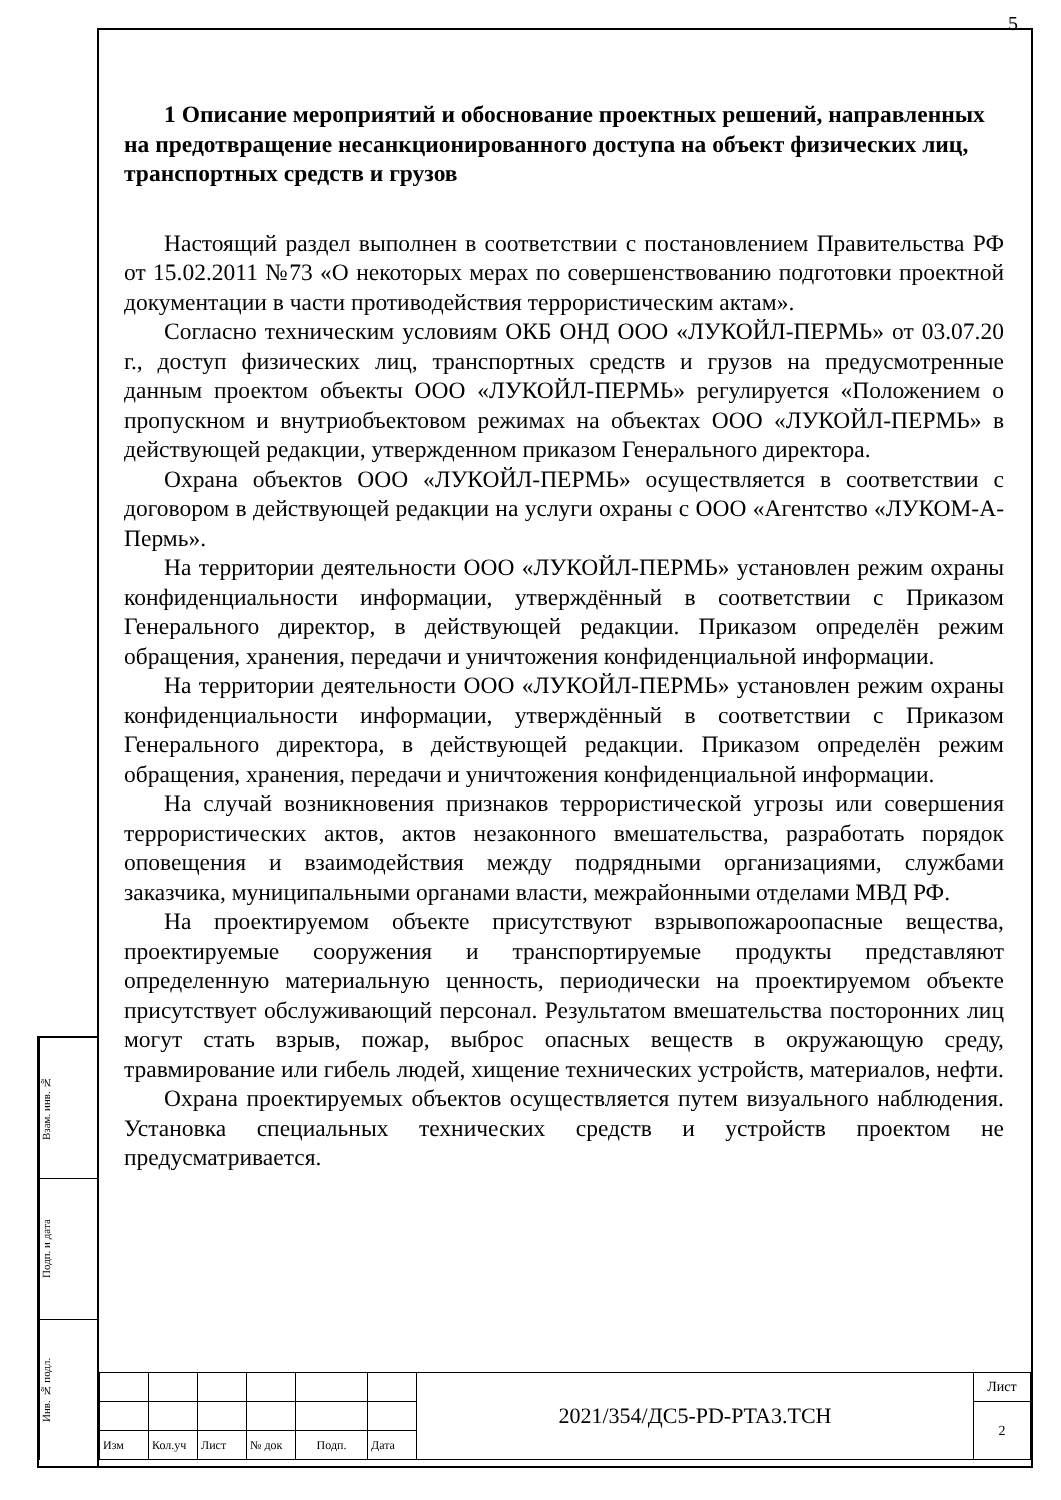Взам. инв. №
Подп. и дата
Инв. № подл.
5
1 Описание мероприятий и обоснование проектных решений, направленных на предотвращение несанкционированного доступа на объект физических лиц, транспортных средств и грузов
Настоящий раздел выполнен в соответствии с постановлением Правительства РФ от 15.02.2011 №73 «О некоторых мерах по совершенствованию подготовки проектной документации в части противодействия террористическим актам».
Согласно техническим условиям ОКБ ОНД ООО «ЛУКОЙЛ-ПЕРМЬ» от 03.07.20 г., доступ физических лиц, транспортных средств и грузов на предусмотренные данным проектом объекты ООО «ЛУКОЙЛ-ПЕРМЬ» регулируется «Положением о пропускном и внутриобъектовом режимах на объектах ООО «ЛУКОЙЛ-ПЕРМЬ» в действующей редакции, утвержденном приказом Генерального директора.
Охрана объектов ООО «ЛУКОЙЛ-ПЕРМЬ» осуществляется в соответствии с договором в действующей редакции на услуги охраны с ООО «Агентство «ЛУКОМ-А-Пермь».
На территории деятельности ООО «ЛУКОЙЛ-ПЕРМЬ» установлен режим охраны конфиденциальности информации, утверждённый в соответствии с Приказом Генерального директор, в действующей редакции. Приказом определён режим обращения, хранения, передачи и уничтожения конфиденциальной информации.
На территории деятельности ООО «ЛУКОЙЛ-ПЕРМЬ» установлен режим охраны конфиденциальности информации, утверждённый в соответствии с Приказом Генерального директора, в действующей редакции. Приказом определён режим обращения, хранения, передачи и уничтожения конфиденциальной информации.
На случай возникновения признаков террористической угрозы или совершения террористических актов, актов незаконного вмешательства, разработать порядок оповещения и взаимодействия между подрядными организациями, службами заказчика, муниципальными органами власти, межрайонными отделами МВД РФ.
На проектируемом объекте присутствуют взрывопожароопасные вещества, проектируемые сооружения и транспортируемые продукты представляют определенную материальную ценность, периодически на проектируемом объекте присутствует обслуживающий персонал. Результатом вмешательства посторонних лиц могут стать взрыв, пожар, выброс опасных веществ в окружающую среду, травмирование или гибель людей, хищение технических устройств, материалов, нефти.
Охрана проектируемых объектов осуществляется путем визуального наблюдения. Установка специальных технических средств и устройств проектом не предусматривается.
| | | | | | | 2021/354/ДС5-PD-PTA3.TCH | Лист |
| | | | | | | | 2 |
| Изм | Кол.уч | Лист | № док | Подп. | Дата | | |